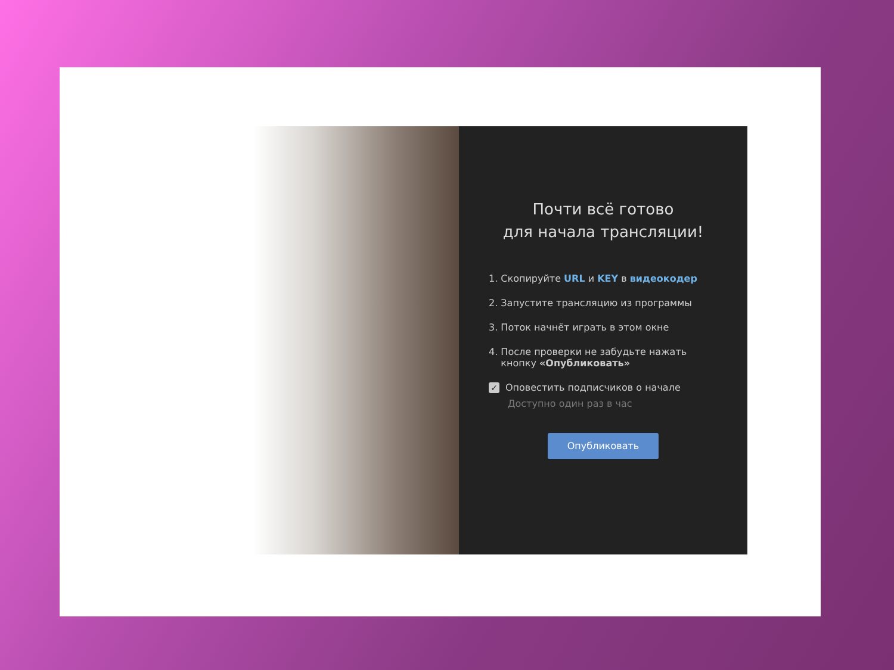Почти всё готово
для начала трансляции!
1. Скопируйте URL и KEY в видеокодер
2. Запустите трансляцию из программы
3. Поток начнёт играть в этом окне
4. После проверки не забудьте нажать
кнопку «Опубликовать»
✓ Оповестить подписчиков о начале
Доступно один раз в час
Опубликовать